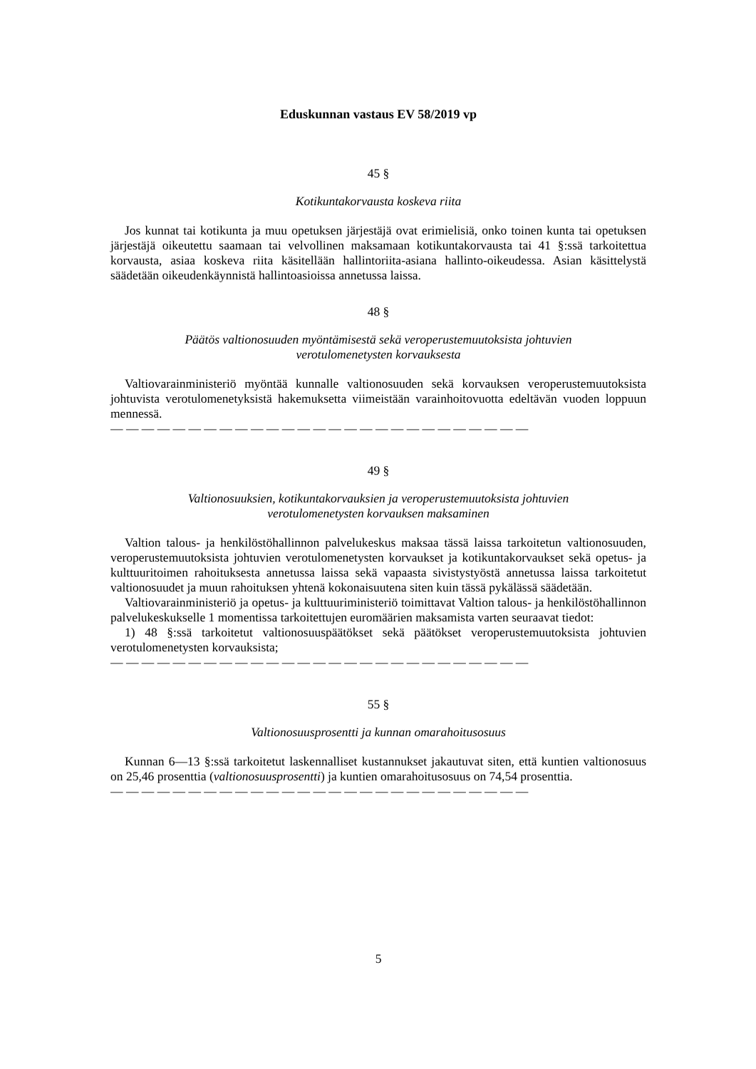Eduskunnan vastaus EV 58/2019 vp
45 §
Kotikuntakorvausta koskeva riita
Jos kunnat tai kotikunta ja muu opetuksen järjestäjä ovat erimielisiä, onko toinen kunta tai opetuksen järjestäjä oikeutettu saamaan tai velvollinen maksamaan kotikuntakorvausta tai 41 §:ssä tarkoitettua korvausta, asiaa koskeva riita käsitellään hallintoriita-asiana hallinto-oikeudessa. Asian käsittelystä säädetään oikeudenkäynnistä hallintoasioissa annetussa laissa.
48 §
Päätös valtionosuuden myöntämisestä sekä veroperustemuutoksista johtuvien
verotulomenetysten korvauksesta
Valtiovarainministeriö myöntää kunnalle valtionosuuden sekä korvauksen veroperustemuutoksista johtuvista verotulomenetyksistä hakemuksetta viimeistään varainhoitovuotta edeltävän vuoden loppuun mennessä.
— — — — — — — — — — — — — — — — — — — — — — — — — — —
49 §
Valtionosuuksien, kotikuntakorvauksien ja veroperustemuutoksista johtuvien
verotulomenetysten korvauksen maksaminen
Valtion talous- ja henkilöstöhallinnon palvelukeskus maksaa tässä laissa tarkoitetun valtionosuuden, veroperustemuutoksista johtuvien verotulomenetysten korvaukset ja kotikuntakorvaukset sekä opetus- ja kulttuuritoimen rahoituksesta annetussa laissa sekä vapaasta sivistystyöstä annetussa laissa tarkoitetut valtionosuudet ja muun rahoituksen yhtenä kokonaisuutena siten kuin tässä pykälässä säädetään.
Valtiovarainministeriö ja opetus- ja kulttuuriministeriö toimittavat Valtion talous- ja henkilöstöhallinnon palvelukeskukselle 1 momentissa tarkoitettujen euromäärien maksamista varten seuraavat tiedot:
1) 48 §:ssä tarkoitetut valtionosuuspäätökset sekä päätökset veroperustemuutoksista johtuvien verotulomenetysten korvauksista;
— — — — — — — — — — — — — — — — — — — — — — — — — — —
55 §
Valtionosuusprosentti ja kunnan omarahoitusosuus
Kunnan 6—13 §:ssä tarkoitetut laskennalliset kustannukset jakautuvat siten, että kuntien valtionosuus on 25,46 prosenttia (valtionosuusprosentti) ja kuntien omarahoitusosuus on 74,54 prosenttia.
— — — — — — — — — — — — — — — — — — — — — — — — — — —
5